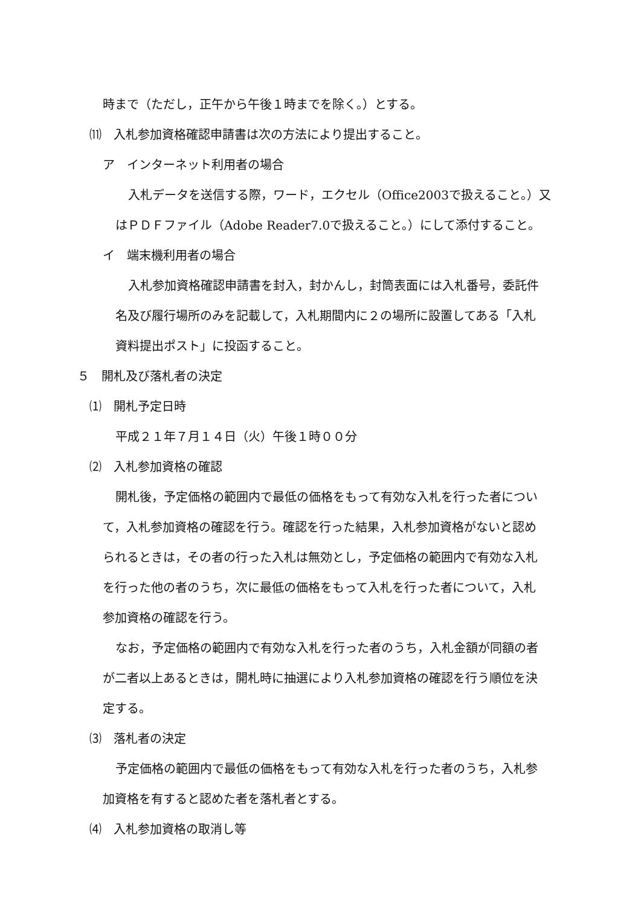時まで（ただし，正午から午後１時までを除く。）とする。
⑾　入札参加資格確認申請書は次の方法により提出すること。
ア　インターネット利用者の場合
入札データを送信する際，ワード，エクセル（Office2003で扱えること。）又
はＰＤＦファイル（Adobe Reader7.0で扱えること。）にして添付すること。
イ　端末機利用者の場合
入札参加資格確認申請書を封入，封かんし，封筒表面には入札番号，委託件
名及び履行場所のみを記載して，入札期間内に２の場所に設置してある「入札
資料提出ポスト」に投函すること。
５　開札及び落札者の決定
⑴　開札予定日時
平成２１年７月１４日（火）午後１時００分
⑵　入札参加資格の確認
開札後，予定価格の範囲内で最低の価格をもって有効な入札を行った者につい
て，入札参加資格の確認を行う。確認を行った結果，入札参加資格がないと認め
られるときは，その者の行った入札は無効とし，予定価格の範囲内で有効な入札
を行った他の者のうち，次に最低の価格をもって入札を行った者について，入札
参加資格の確認を行う。
なお，予定価格の範囲内で有効な入札を行った者のうち，入札金額が同額の者
が二者以上あるときは，開札時に抽選により入札参加資格の確認を行う順位を決
定する。
⑶　落札者の決定
予定価格の範囲内で最低の価格をもって有効な入札を行った者のうち，入札参
加資格を有すると認めた者を落札者とする。
⑷　入札参加資格の取消し等